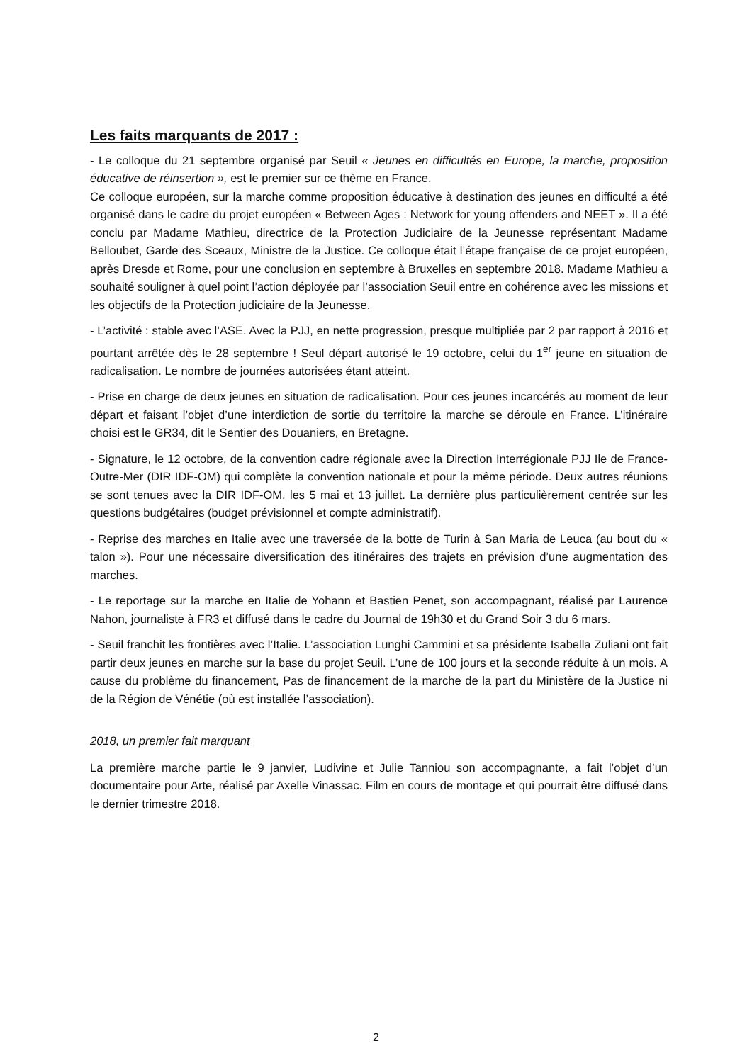Les faits marquants de 2017 :
- Le colloque du 21 septembre organisé par Seuil « Jeunes en difficultés en Europe, la marche, proposition éducative de réinsertion », est le premier sur ce thème en France.
Ce colloque européen, sur la marche comme proposition éducative à destination des jeunes en difficulté a été organisé dans le cadre du projet européen « Between Ages : Network for young offenders and NEET ». Il a été conclu par Madame Mathieu, directrice de la Protection Judiciaire de la Jeunesse représentant Madame Belloubet, Garde des Sceaux, Ministre de la Justice. Ce colloque était l’étape française de ce projet européen, après Dresde et Rome, pour une conclusion en septembre à Bruxelles en septembre 2018. Madame Mathieu a souhaité souligner à quel point l’action déployée par l’association Seuil entre en cohérence avec les missions et les objectifs de la Protection judiciaire de la Jeunesse.
- L’activité : stable avec l’ASE. Avec la PJJ, en nette progression, presque multipliée par 2 par rapport à 2016 et pourtant arrêtée dès le 28 septembre ! Seul départ autorisé le 19 octobre, celui du 1<sup>er</sup> jeune en situation de radicalisation. Le nombre de journées autorisées étant atteint.
- Prise en charge de deux jeunes en situation de radicalisation. Pour ces jeunes incarcérés au moment de leur départ et faisant l’objet d’une interdiction de sortie du territoire la marche se déroule en France. L’itinéraire choisi est le GR34, dit le Sentier des Douaniers, en Bretagne.
- Signature, le 12 octobre, de la convention cadre régionale avec la Direction Interrégionale PJJ Ile de France-Outre-Mer (DIR IDF-OM) qui complète la convention nationale et pour la même période. Deux autres réunions se sont tenues avec la DIR IDF-OM, les 5 mai et 13 juillet. La dernière plus particulièrement centrée sur les questions budgétaires (budget prévisionnel et compte administratif).
- Reprise des marches en Italie avec une traversée de la botte de Turin à San Maria de Leuca (au bout du « talon »). Pour une nécessaire diversification des itinéraires des trajets en prévision d’une augmentation des marches.
- Le reportage sur la marche en Italie de Yohann et Bastien Penet, son accompagnant, réalisé par Laurence Nahon, journaliste à FR3 et diffusé dans le cadre du Journal de 19h30 et du Grand Soir 3 du 6 mars.
- Seuil franchit les frontières avec l’Italie. L’association Lunghi Cammini et sa présidente Isabella Zuliani ont fait partir deux jeunes en marche sur la base du projet Seuil. L’une de 100 jours et la seconde réduite à un mois. A cause du problème du financement, Pas de financement de la marche de la part du Ministère de la Justice ni de la Région de Vénétie (où est installée l’association).
2018, un premier fait marquant
La première marche partie le 9 janvier, Ludivine et Julie Tanniou son accompagnante, a fait l’objet d’un documentaire pour Arte, réalisé par Axelle Vinassac. Film en cours de montage et qui pourrait être diffusé dans le dernier trimestre 2018.
2